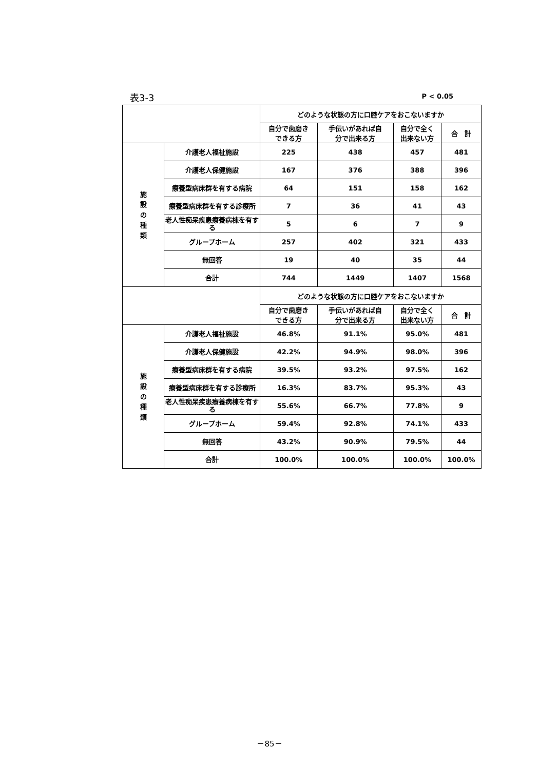表3-3 P < 0.05
| | | どのような状態の方に口腔ケアをおこないますか | | | |
| --- | --- | --- | --- | --- | --- |
| | | 自分で歯磨き できる方 | 手伝いがあれば自 分で出来る方 | 自分で全く 出来ない方 | 合 計 |
| 施 設 の 種 類 | 介護老人福祉施設 | 225 | 438 | 457 | 481 |
| | 介護老人保健施設 | 167 | 376 | 388 | 396 |
| | 療養型病床群を有する病院 | 64 | 151 | 158 | 162 |
| | 療養型病床群を有する診療所 | 7 | 36 | 41 | 43 |
| | 老人性痴呆疾患療養病棟を有する | 5 | 6 | 7 | 9 |
| | グループホーム | 257 | 402 | 321 | 433 |
| | 無回答 | 19 | 40 | 35 | 44 |
| | 合計 | 744 | 1449 | 1407 | 1568 |
| | | どのような状態の方に口腔ケアをおこないますか | | | |
| | | 自分で歯磨き できる方 | 手伝いがあれば自 分で出来る方 | 自分で全く 出来ない方 | 合 計 |
| 施 設 の 種 類 | 介護老人福祉施設 | 46.8% | 91.1% | 95.0% | 481 |
| | 介護老人保健施設 | 42.2% | 94.9% | 98.0% | 396 |
| | 療養型病床群を有する病院 | 39.5% | 93.2% | 97.5% | 162 |
| | 療養型病床群を有する診療所 | 16.3% | 83.7% | 95.3% | 43 |
| | 老人性痴呆疾患療養病棟を有する | 55.6% | 66.7% | 77.8% | 9 |
| | グループホーム | 59.4% | 92.8% | 74.1% | 433 |
| | 無回答 | 43.2% | 90.9% | 79.5% | 44 |
| | 合計 | 100.0% | 100.0% | 100.0% | 100.0% |
－85－